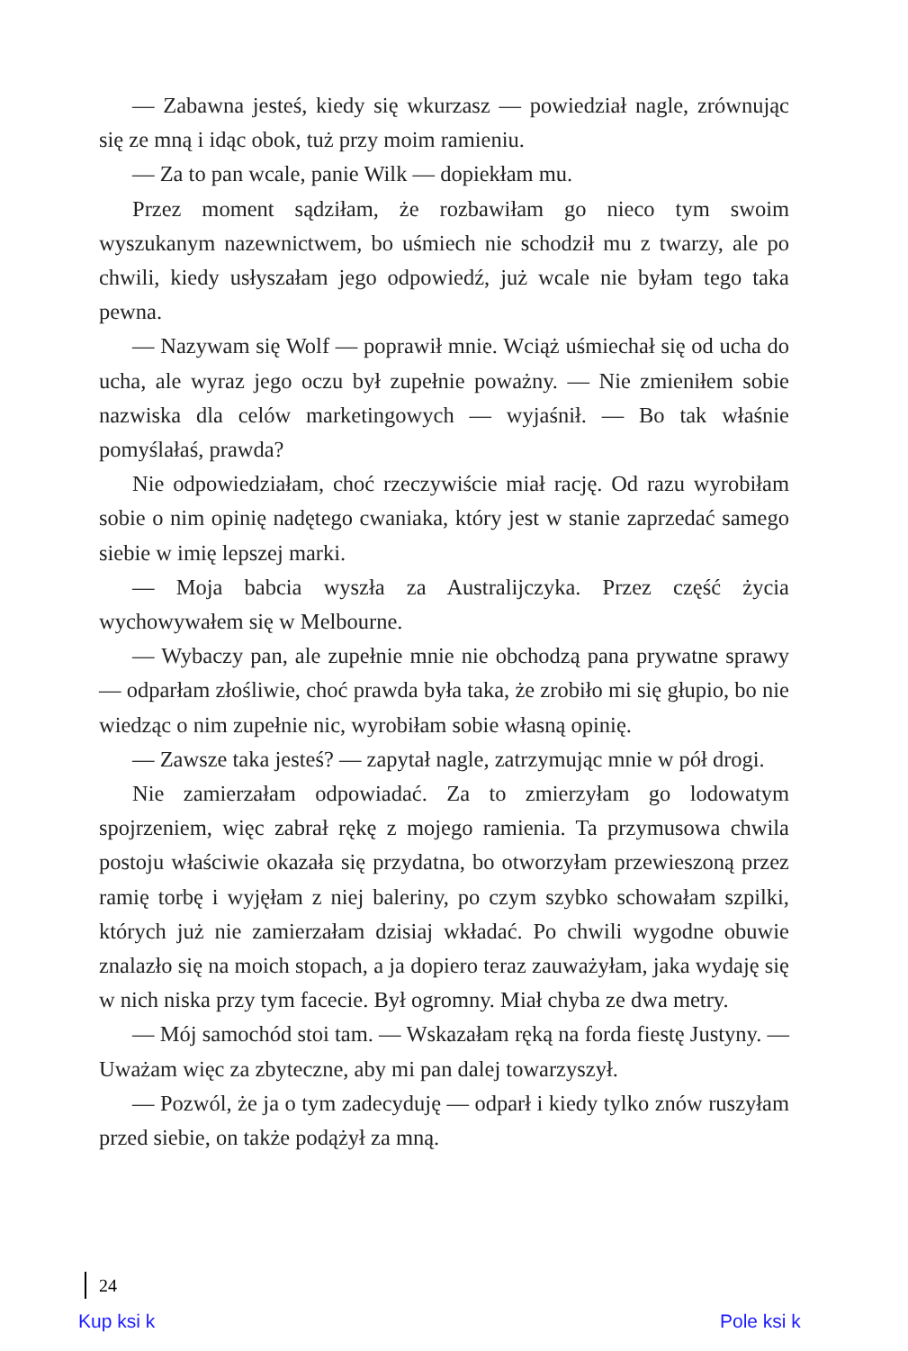— Zabawna jesteś, kiedy się wkurzasz — powiedział nagle, zrównując się ze mną i idąc obok, tuż przy moim ramieniu.
— Za to pan wcale, panie Wilk — dopiekłam mu.
Przez moment sądziłam, że rozbawiłam go nieco tym swoim wyszukanym nazewnictwem, bo uśmiech nie schodził mu z twarzy, ale po chwili, kiedy usłyszałam jego odpowiedź, już wcale nie byłam tego taka pewna.
— Nazywam się Wolf — poprawił mnie. Wciąż uśmiechał się od ucha do ucha, ale wyraz jego oczu był zupełnie poważny. — Nie zmieniłem sobie nazwiska dla celów marketingowych — wyjaśnił. — Bo tak właśnie pomyślałaś, prawda?
Nie odpowiedziałam, choć rzeczywiście miał rację. Od razu wyrobiłam sobie o nim opinię nadętego cwaniaka, który jest w stanie zaprzedać samego siebie w imię lepszej marki.
— Moja babcia wyszła za Australijczyka. Przez część życia wychowywałem się w Melbourne.
— Wybaczy pan, ale zupełnie mnie nie obchodzą pana prywatne sprawy — odparłam złośliwie, choć prawda była taka, że zrobiło mi się głupio, bo nie wiedząc o nim zupełnie nic, wyrobiłam sobie własną opinię.
— Zawsze taka jesteś? — zapytał nagle, zatrzymując mnie w pół drogi.
Nie zamierzałam odpowiadać. Za to zmierzyłam go lodowatym spojrzeniem, więc zabrał rękę z mojego ramienia. Ta przymusowa chwila postoju właściwie okazała się przydatna, bo otworzyłam przewieszoną przez ramię torbę i wyjęłam z niej baleriny, po czym szybko schowałam szpilki, których już nie zamierzałam dzisiaj wkładać. Po chwili wygodne obuwie znalazło się na moich stopach, a ja dopiero teraz zauważyłam, jaka wydaję się w nich niska przy tym facecie. Był ogromny. Miał chyba ze dwa metry.
— Mój samochód stoi tam. — Wskazałam ręką na forda fiestę Justyny. — Uważam więc za zbyteczne, aby mi pan dalej towarzyszył.
— Pozwól, że ja o tym zadecyduję — odparł i kiedy tylko znów ruszyłam przed siebie, on także podążył za mną.
24
Kup ksi k Pole ksi k